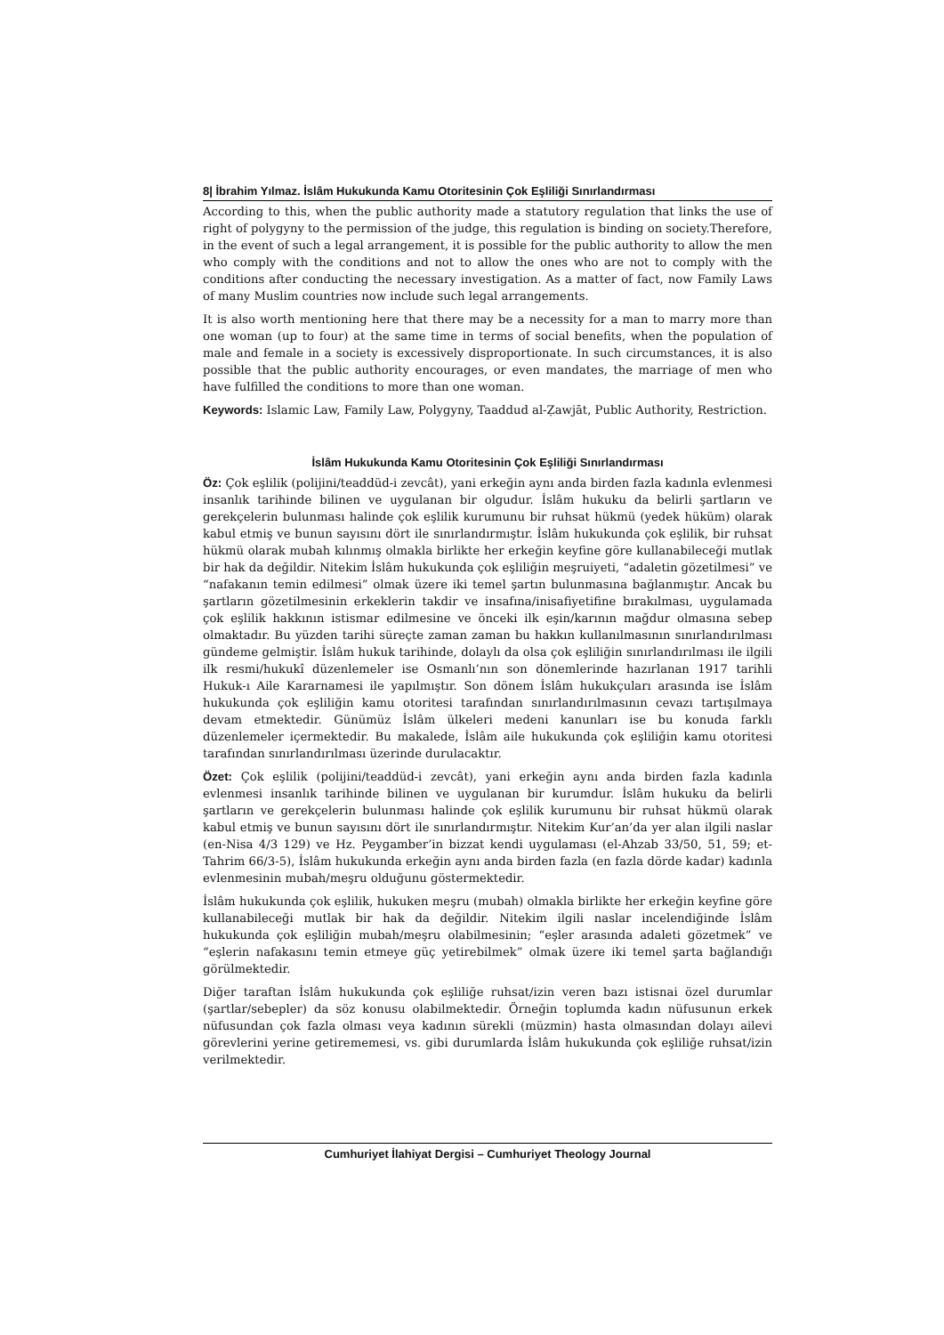8| İbrahim Yılmaz. İslâm Hukukunda Kamu Otoritesinin Çok Eşliliği Sınırlandırması
According to this, when the public authority made a statutory regulation that links the use of right of polygyny to the permission of the judge, this regulation is binding on society.Therefore, in the event of such a legal arrangement, it is possible for the public authority to allow the men who comply with the conditions and not to allow the ones who are not to comply with the conditions after conducting the necessary investigation. As a matter of fact, now Family Laws of many Muslim countries now include such legal arrangements.
It is also worth mentioning here that there may be a necessity for a man to marry more than one woman (up to four) at the same time in terms of social benefits, when the population of male and female in a society is excessively disproportionate. In such circumstances, it is also possible that the public authority encourages, or even mandates, the marriage of men who have fulfilled the conditions to more than one woman.
Keywords: Islamic Law, Family Law, Polygyny, Taaddud al-Ẓawjāt, Public Authority, Restriction.
İslâm Hukukunda Kamu Otoritesinin Çok Eşliliği Sınırlandırması
Öz: Çok eşlilik (polijini/teaddüd-i zevcât), yani erkeğin aynı anda birden fazla kadınla evlenmesi insanlık tarihinde bilinen ve uygulanan bir olgudur. İslâm hukuku da belirli şartların ve gerekçelerin bulunması halinde çok eşlilik kurumunu bir ruhsat hükmü (yedek hüküm) olarak kabul etmiş ve bunun sayısını dört ile sınırlandırmıştır. İslâm hukukunda çok eşlilik, bir ruhsat hükmü olarak mubah kılınmış olmakla birlikte her erkeğin keyfine göre kullanabileceği mutlak bir hak da değildir. Nitekim İslâm hukukunda çok eşliliğin meşruiyeti, “adaletin gözetilmesi” ve “nafakanın temin edilmesi” olmak üzere iki temel şartın bulunmasına bağlanmıştır. Ancak bu şartların gözetilmesinin erkeklerin takdir ve insafına/inisafiyetifine bırakılması, uygulamada çok eşlilik hakkının istismar edilmesine ve önceki ilk eşin/karının mağdur olmasına sebep olmaktadır. Bu yüzden tarihi süreçte zaman zaman bu hakkın kullanılmasının sınırlandırılması gündeme gelmiştir. İslâm hukuk tarihinde, dolaylı da olsa çok eşliliğin sınırlandırılması ile ilgili ilk resmi/hukukî düzenlemeler ise Osmanlı’nın son dönemlerinde hazırlanan 1917 tarihli Hukuk-ı Aile Kararnamesi ile yapılmıştır. Son dönem İslâm hukukçuları arasında ise İslâm hukukunda çok eşliliğin kamu otoritesi tarafından sınırlandırılmasının cevazı tartışılmaya devam etmektedir. Günümüz İslâm ülkeleri medeni kanunları ise bu konuda farklı düzenlemeler içermektedir. Bu makalede, İslâm aile hukukunda çok eşliliğin kamu otoritesi tarafından sınırlandırılması üzerinde durulacaktır.
Özet: Çok eşlilik (polijini/teaddüd-i zevcât), yani erkeğin aynı anda birden fazla kadınla evlenmesi insanlık tarihinde bilinen ve uygulanan bir kurumdur. İslâm hukuku da belirli şartların ve gerekçelerin bulunması halinde çok eşlilik kurumunu bir ruhsat hükmü olarak kabul etmiş ve bunun sayısını dört ile sınırlandırmıştır. Nitekim Kur’an’da yer alan ilgili naslar (en-Nisa 4/3 129) ve Hz. Peygamber’in bizzat kendi uygulaması (el-Ahzab 33/50, 51, 59; et-Tahrim 66/3-5), İslâm hukukunda erkeğin aynı anda birden fazla (en fazla dörde kadar) kadınla evlenmesinin mubah/meşru olduğunu göstermektedir.
İslâm hukukunda çok eşlilik, hukuken meşru (mubah) olmakla birlikte her erkeğin keyfine göre kullanabileceği mutlak bir hak da değildir. Nitekim ilgili naslar incelendiğinde İslâm hukukunda çok eşliliğin mubah/meşru olabilmesinin; “eşler arasında adaleti gözetmek” ve “eşlerin nafakasını temin etmeye güç yetirebilmek” olmak üzere iki temel şarta bağlandığı görülmektedir.
Diğer taraftan İslâm hukukunda çok eşliliğe ruhsat/izin veren bazı istisnai özel durumlar (şartlar/sebepler) da söz konusu olabilmektedir. Örneğin toplumda kadın nüfusunun erkek nüfusundan çok fazla olması veya kadının sürekli (müzmin) hasta olmasından dolayı ailevi görevlerini yerine getirememesi, vs. gibi durumlarda İslâm hukukunda çok eşliliğe ruhsat/izin verilmektedir.
Cumhuriyet İlahiyat Dergisi – Cumhuriyet Theology Journal